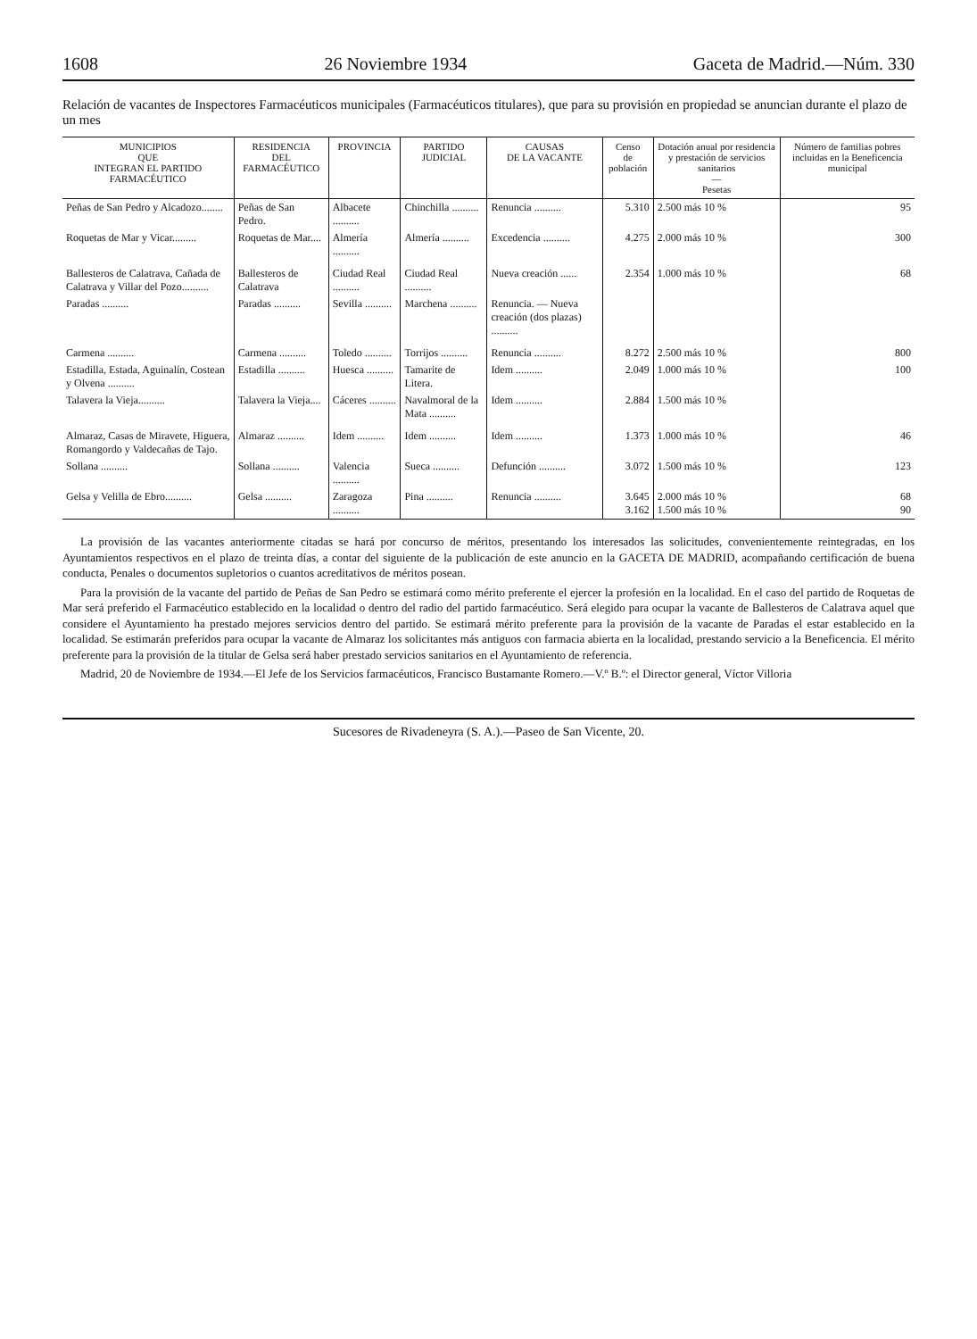1608 26 Noviembre 1934 Gaceta de Madrid.—Núm. 330
Relación de vacantes de Inspectores Farmacéuticos municipales (Farmacéuticos titulares), que para su provisión en propiedad se anuncian durante el plazo de un mes
| MUNICIPIOS QUE INTEGRAN EL PARTIDO FARMACÉUTICO | RESIDENCIA DEL FARMACÉUTICO | PROVINCIA | PARTIDO JUDICIAL | CAUSAS DE LA VACANTE | Censo de población | Dotación anual por residencia y prestación de servicios sanitarios — Pesetas | Número de familias pobres incluidas en la Beneficencia municipal |
| --- | --- | --- | --- | --- | --- | --- | --- |
| Peñas de San Pedro y Alcadozo........ | Peñas de San Pedro. | Albacete .......... | Chinchilla .......... | Renuncia .......... | 5.310 | 2.500 más 10 % | 95 |
| Roquetas de Mar y Vicar......... | Roquetas de Mar.... | Almería .......... | Almería .......... | Excedencia .......... | 4.275 | 2.000 más 10 % | 300 |
| Ballesteros de Calatrava, Cañada de Calatrava y Villar del Pozo.......... | Ballesteros de Calatrava | Ciudad Real .......... | Ciudad Real .......... | Nueva creación ...... | 2.354 | 1.000 más 10 % | 68 |
| Paradas .......... | Paradas .......... | Sevilla .......... | Marchena .......... | Renuncia. — Nueva creación (dos plazas) .......... | | | |
| Carmena .......... | Carmena .......... | Toledo .......... | Torrijos .......... | Renuncia .......... | 8.272 | 2.500 más 10 % | 800 |
| Estadilla, Estada, Aguinalín, Costean y Olvena .......... | Estadilla .......... | Huesca .......... | Tamarite de Litera. | Idem .......... | 2.049 | 1.000 más 10 % | 100 |
| Talavera la Vieja.......... | Talavera la Vieja.... | Cáceres .......... | Navalmoral de la Mata .......... | Idem .......... | 2.884 | 1.500 más 10 % | |
| Almaraz, Casas de Miravete, Higuera, Romangordo y Valdecañas de Tajo. | Almaraz .......... | Idem .......... | Idem .......... | Idem .......... | 1.373 | 1.000 más 10 % | 46 |
| Sollana .......... | Sollana .......... | Valencia .......... | Sueca .......... | Defunción .......... | 3.072 | 1.500 más 10 % | 123 |
| Gelsa y Velilla de Ebro.......... | Gelsa .......... | Zaragoza .......... | Pina .......... | Renuncia .......... | 3.645 3.162 | 2.000 más 10 % 1.500 más 10 % | 68 90 |
La provisión de las vacantes anteriormente citadas se hará por concurso de méritos, presentando los interesados las solicitudes, convenientemente reintegradas, en los Ayuntamientos respectivos en el plazo de treinta días, a contar del siguiente de la publicación de este anuncio en la GACETA DE MADRID, acompañando certificación de buena conducta, Penales o documentos supletorios o cuantos acreditativos de méritos posean.
Para la provisión de la vacante del partido de Peñas de San Pedro se estimará como mérito preferente el ejercer la profesión en la localidad. En el caso del partido de Roquetas de Mar será preferido el Farmacéutico establecido en la localidad o dentro del radio del partido farmacéutico. Será elegido para ocupar la vacante de Ballesteros de Calatrava aquel que considere el Ayuntamiento ha prestado mejores servicios dentro del partido. Se estimará mérito preferente para la provisión de la vacante de Paradas el estar establecido en la localidad. Se estimarán preferidos para ocupar la vacante de Almaraz los solicitantes más antiguos con farmacia abierta en la localidad, prestando servicio a la Beneficencia. El mérito preferente para la provisión de la titular de Gelsa será haber prestado servicios sanitarios en el Ayuntamiento de referencia.
Madrid, 20 de Noviembre de 1934.—El Jefe de los Servicios farmacéuticos, Francisco Bustamante Romero.—V.º B.º: el Director general, Víctor Villoria
Sucesores de Rivadeneyra (S. A.).—Paseo de San Vicente, 20.